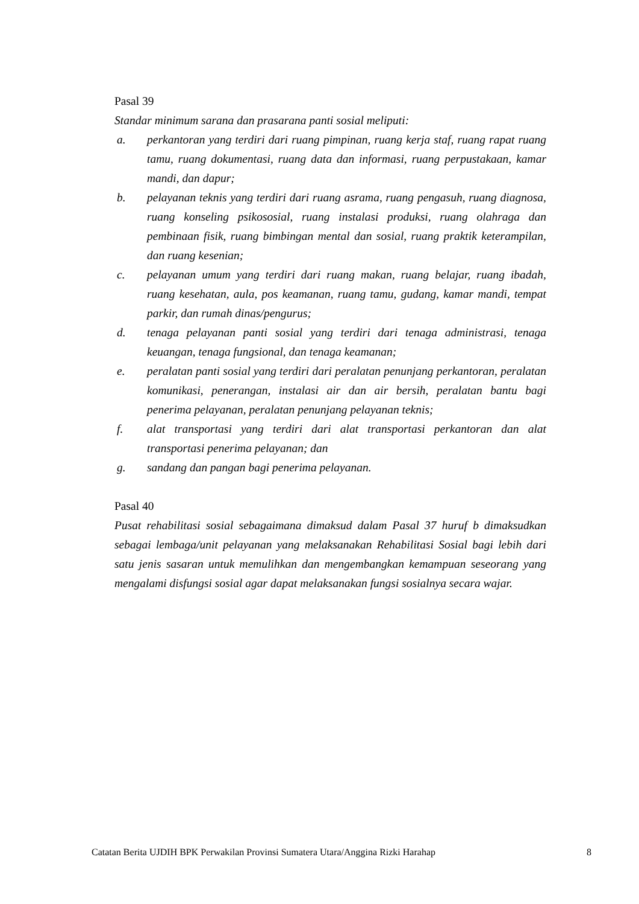Pasal 39
Standar minimum sarana dan prasarana panti sosial meliputi:
a. perkantoran yang terdiri dari ruang pimpinan, ruang kerja staf, ruang rapat ruang tamu, ruang dokumentasi, ruang data dan informasi, ruang perpustakaan, kamar mandi, dan dapur;
b. pelayanan teknis yang terdiri dari ruang asrama, ruang pengasuh, ruang diagnosa, ruang konseling psikososial, ruang instalasi produksi, ruang olahraga dan pembinaan fisik, ruang bimbingan mental dan sosial, ruang praktik keterampilan, dan ruang kesenian;
c. pelayanan umum yang terdiri dari ruang makan, ruang belajar, ruang ibadah, ruang kesehatan, aula, pos keamanan, ruang tamu, gudang, kamar mandi, tempat parkir, dan rumah dinas/pengurus;
d. tenaga pelayanan panti sosial yang terdiri dari tenaga administrasi, tenaga keuangan, tenaga fungsional, dan tenaga keamanan;
e. peralatan panti sosial yang terdiri dari peralatan penunjang perkantoran, peralatan komunikasi, penerangan, instalasi air dan air bersih, peralatan bantu bagi penerima pelayanan, peralatan penunjang pelayanan teknis;
f. alat transportasi yang terdiri dari alat transportasi perkantoran dan alat transportasi penerima pelayanan; dan
g. sandang dan pangan bagi penerima pelayanan.
Pasal 40
Pusat rehabilitasi sosial sebagaimana dimaksud dalam Pasal 37 huruf b dimaksudkan sebagai lembaga/unit pelayanan yang melaksanakan Rehabilitasi Sosial bagi lebih dari satu jenis sasaran untuk memulihkan dan mengembangkan kemampuan seseorang yang mengalami disfungsi sosial agar dapat melaksanakan fungsi sosialnya secara wajar.
Catatan Berita UJDIH BPK Perwakilan Provinsi Sumatera Utara/Anggina Rizki Harahap 8